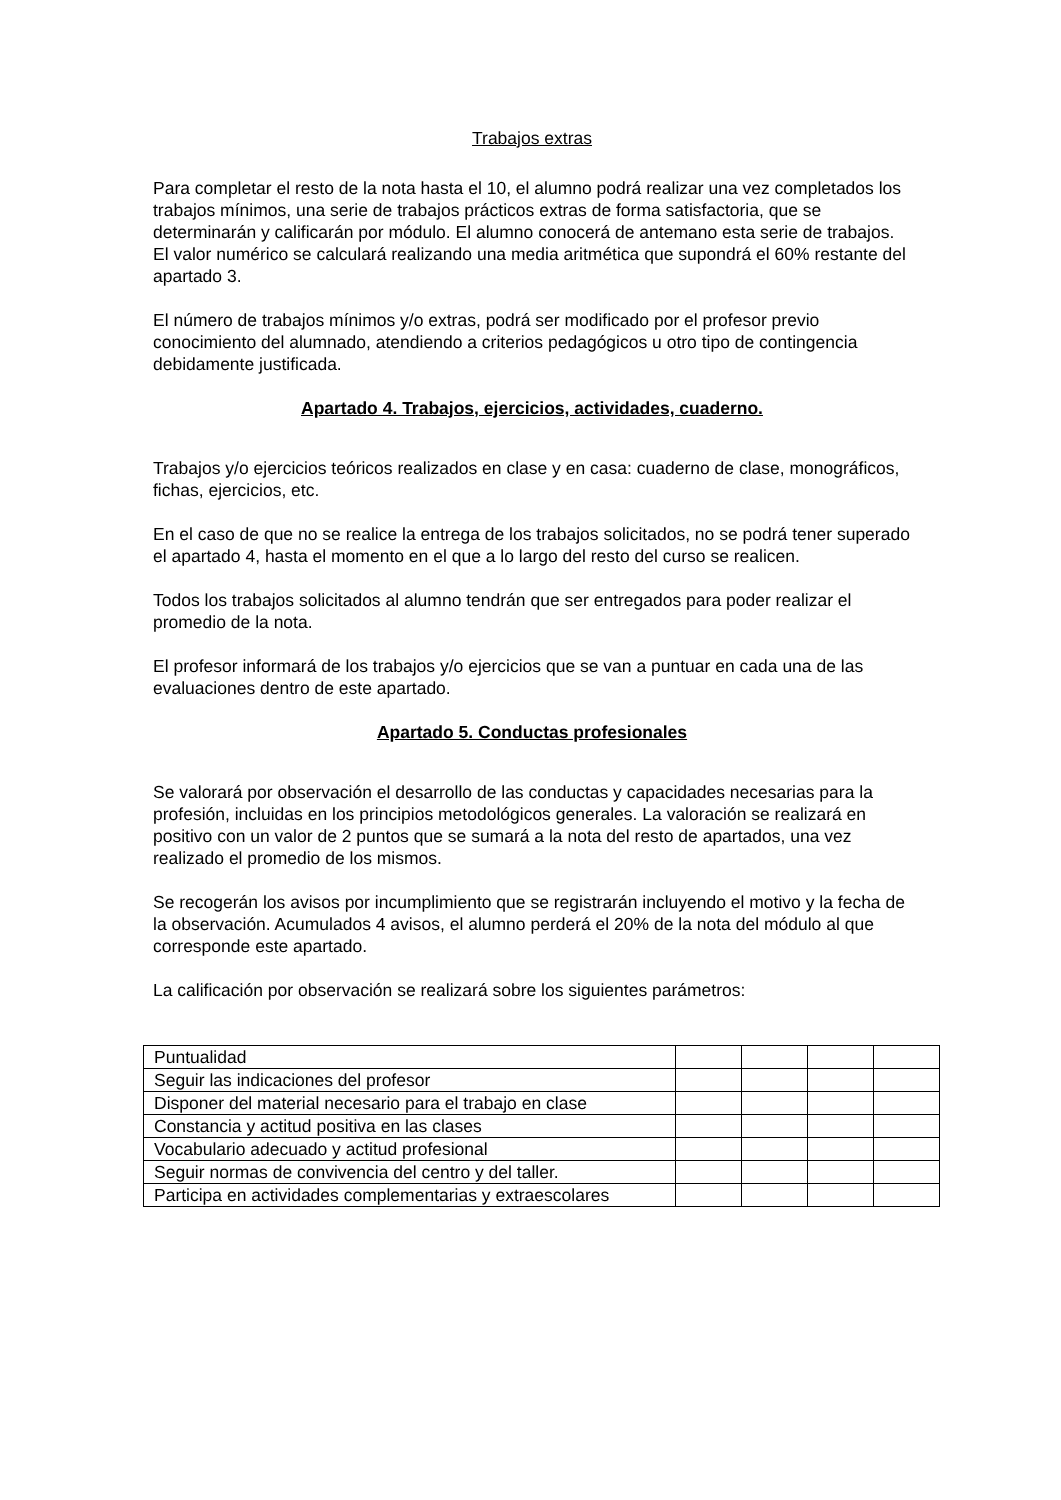Trabajos extras
Para completar el resto de la nota hasta el 10, el alumno podrá realizar una vez completados los trabajos mínimos, una serie de trabajos prácticos extras de forma satisfactoria, que se determinarán y calificarán por módulo. El alumno conocerá de antemano esta serie de trabajos. El valor numérico se calculará realizando una media aritmética que supondrá el 60% restante del apartado 3.
El número de trabajos mínimos y/o extras, podrá ser modificado por el profesor previo conocimiento del alumnado, atendiendo a criterios pedagógicos u otro tipo de contingencia debidamente justificada.
Apartado 4. Trabajos, ejercicios, actividades, cuaderno.
Trabajos y/o ejercicios teóricos realizados en clase y en casa: cuaderno de clase, monográficos, fichas, ejercicios, etc.
En el caso de que no se realice la entrega de los trabajos solicitados, no se podrá tener superado el apartado 4, hasta el momento en el que a lo largo del resto del curso se realicen.
Todos los trabajos solicitados al alumno tendrán que ser entregados para poder realizar el promedio de la nota.
El profesor informará de los trabajos y/o ejercicios que se van a puntuar en cada una de las evaluaciones dentro de este apartado.
Apartado 5. Conductas profesionales
Se valorará por observación el desarrollo de las conductas y capacidades necesarias para la profesión, incluidas en los principios metodológicos generales. La valoración se realizará en positivo con un valor de 2 puntos que se sumará a la nota del resto de apartados, una vez realizado el promedio de los mismos.
Se recogerán los avisos por incumplimiento que se registrarán incluyendo el motivo y la fecha de la observación. Acumulados 4 avisos, el alumno perderá el 20% de la nota del módulo al que corresponde este apartado.
La calificación por observación se realizará sobre los siguientes parámetros:
| Puntualidad | | | | |
| Seguir las indicaciones del profesor | | | | |
| Disponer del material necesario para el trabajo en clase | | | | |
| Constancia y actitud positiva en las clases | | | | |
| Vocabulario adecuado y actitud profesional | | | | |
| Seguir normas de convivencia del centro y del taller. | | | | |
| Participa en actividades complementarias y extraescolares | | | | |